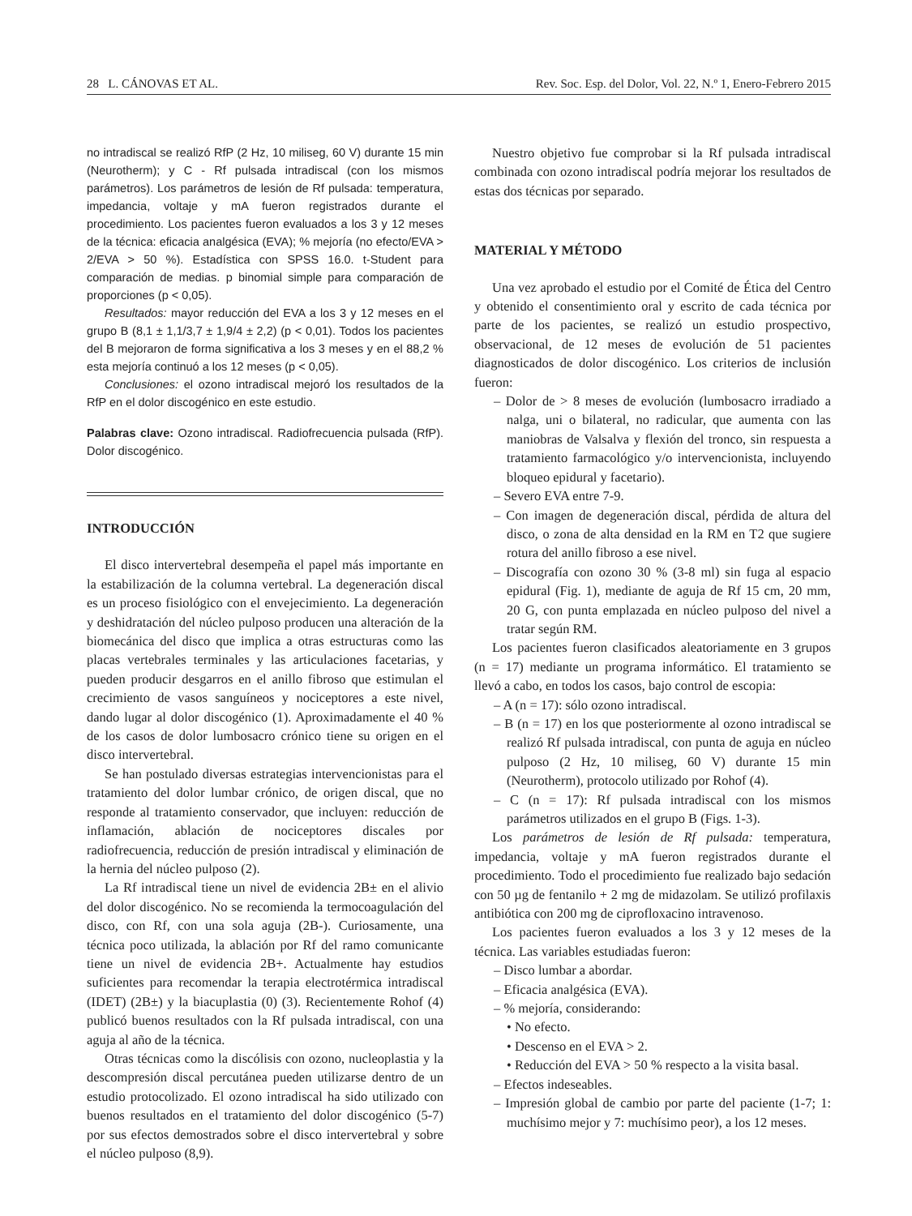28 L. CÁNOVAS ET AL. Rev. Soc. Esp. del Dolor, Vol. 22, N.º 1, Enero-Febrero 2015
no intradiscal se realizó RfP (2 Hz, 10 miliseg, 60 V) durante 15 min (Neurotherm); y C - Rf pulsada intradiscal (con los mismos parámetros). Los parámetros de lesión de Rf pulsada: temperatura, impedancia, voltaje y mA fueron registrados durante el procedimiento. Los pacientes fueron evaluados a los 3 y 12 meses de la técnica: eficacia analgésica (EVA); % mejoría (no efecto/EVA > 2/EVA > 50 %). Estadística con SPSS 16.0. t-Student para comparación de medias. p binomial simple para comparación de proporciones (p < 0,05).
Resultados: mayor reducción del EVA a los 3 y 12 meses en el grupo B (8,1 ± 1,1/3,7 ± 1,9/4 ± 2,2) (p < 0,01). Todos los pacientes del B mejoraron de forma significativa a los 3 meses y en el 88,2 % esta mejoría continuó a los 12 meses (p < 0,05).
Conclusiones: el ozono intradiscal mejoró los resultados de la RfP en el dolor discogénico en este estudio.
Palabras clave: Ozono intradiscal. Radiofrecuencia pulsada (RfP). Dolor discogénico.
INTRODUCCIÓN
El disco intervertebral desempeña el papel más importante en la estabilización de la columna vertebral. La degeneración discal es un proceso fisiológico con el envejecimiento. La degeneración y deshidratación del núcleo pulposo producen una alteración de la biomecánica del disco que implica a otras estructuras como las placas vertebrales terminales y las articulaciones facetarias, y pueden producir desgarros en el anillo fibroso que estimulan el crecimiento de vasos sanguíneos y nociceptores a este nivel, dando lugar al dolor discogénico (1). Aproximadamente el 40 % de los casos de dolor lumbosacro crónico tiene su origen en el disco intervertebral.
Se han postulado diversas estrategias intervencionistas para el tratamiento del dolor lumbar crónico, de origen discal, que no responde al tratamiento conservador, que incluyen: reducción de inflamación, ablación de nociceptores discales por radiofrecuencia, reducción de presión intradiscal y eliminación de la hernia del núcleo pulposo (2).
La Rf intradiscal tiene un nivel de evidencia 2B± en el alivio del dolor discogénico. No se recomienda la termocoagulación del disco, con Rf, con una sola aguja (2B-). Curiosamente, una técnica poco utilizada, la ablación por Rf del ramo comunicante tiene un nivel de evidencia 2B+. Actualmente hay estudios suficientes para recomendar la terapia electrotérmica intradiscal (IDET) (2B±) y la biacuplastia (0) (3). Recientemente Rohof (4) publicó buenos resultados con la Rf pulsada intradiscal, con una aguja al año de la técnica.
Otras técnicas como la discólisis con ozono, nucleoplastia y la descompresión discal percutánea pueden utilizarse dentro de un estudio protocolizado. El ozono intradiscal ha sido utilizado con buenos resultados en el tratamiento del dolor discogénico (5-7) por sus efectos demostrados sobre el disco intervertebral y sobre el núcleo pulposo (8,9).
Nuestro objetivo fue comprobar si la Rf pulsada intradiscal combinada con ozono intradiscal podría mejorar los resultados de estas dos técnicas por separado.
MATERIAL Y MÉTODO
Una vez aprobado el estudio por el Comité de Ética del Centro y obtenido el consentimiento oral y escrito de cada técnica por parte de los pacientes, se realizó un estudio prospectivo, observacional, de 12 meses de evolución de 51 pacientes diagnosticados de dolor discogénico. Los criterios de inclusión fueron:
– Dolor de > 8 meses de evolución (lumbosacro irradiado a nalga, uni o bilateral, no radicular, que aumenta con las maniobras de Valsalva y flexión del tronco, sin respuesta a tratamiento farmacológico y/o intervencionista, incluyendo bloqueo epidural y facetario).
– Severo EVA entre 7-9.
– Con imagen de degeneración discal, pérdida de altura del disco, o zona de alta densidad en la RM en T2 que sugiere rotura del anillo fibroso a ese nivel.
– Discografía con ozono 30 % (3-8 ml) sin fuga al espacio epidural (Fig. 1), mediante de aguja de Rf 15 cm, 20 mm, 20 G, con punta emplazada en núcleo pulposo del nivel a tratar según RM.
Los pacientes fueron clasificados aleatoriamente en 3 grupos (n = 17) mediante un programa informático. El tratamiento se llevó a cabo, en todos los casos, bajo control de escopia:
– A (n = 17): sólo ozono intradiscal.
– B (n = 17) en los que posteriormente al ozono intradiscal se realizó Rf pulsada intradiscal, con punta de aguja en núcleo pulposo (2 Hz, 10 miliseg, 60 V) durante 15 min (Neurotherm), protocolo utilizado por Rohof (4).
– C (n = 17): Rf pulsada intradiscal con los mismos parámetros utilizados en el grupo B (Figs. 1-3).
Los parámetros de lesión de Rf pulsada: temperatura, impedancia, voltaje y mA fueron registrados durante el procedimiento. Todo el procedimiento fue realizado bajo sedación con 50 µg de fentanilo + 2 mg de midazolam. Se utilizó profilaxis antibiótica con 200 mg de ciprofloxacino intravenoso.
Los pacientes fueron evaluados a los 3 y 12 meses de la técnica. Las variables estudiadas fueron:
– Disco lumbar a abordar.
– Eficacia analgésica (EVA).
– % mejoría, considerando:
• No efecto.
• Descenso en el EVA > 2.
• Reducción del EVA > 50 % respecto a la visita basal.
– Efectos indeseables.
– Impresión global de cambio por parte del paciente (1-7; 1: muchísimo mejor y 7: muchísimo peor), a los 12 meses.